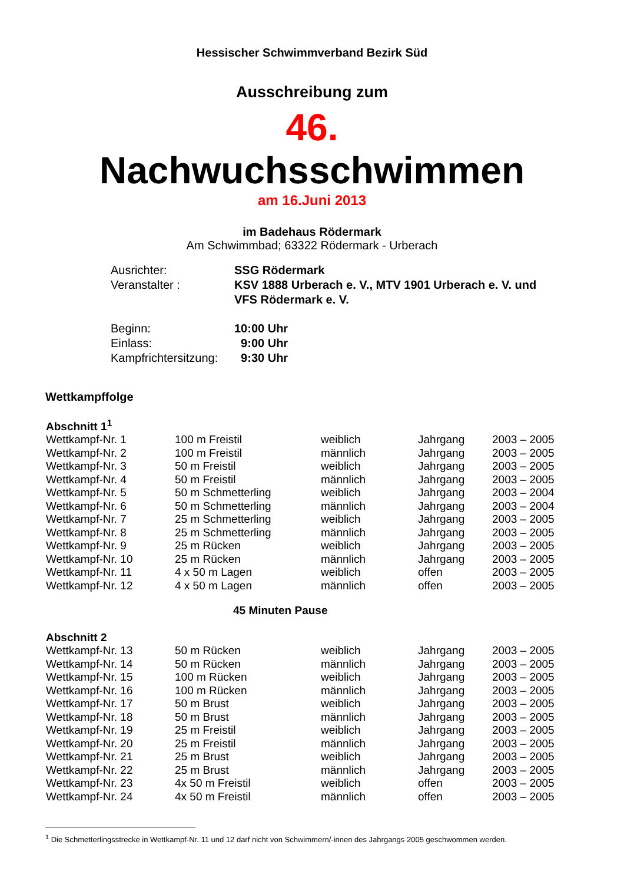Hessischer Schwimmverband Bezirk Süd
Ausschreibung zum
46.
Nachwuchsschwimmen
am 16.Juni 2013
im Badehaus Rödermark
Am Schwimmbad; 63322 Rödermark - Urberach
| Ausrichter: | SSG Rödermark |
| Veranstalter : | KSV 1888 Urberach e. V., MTV 1901 Urberach e. V. und VFS Rödermark e. V. |
| Beginn: Einlass: Kampfrichtersitzung: | 10:00 Uhr 9:00 Uhr 9:30 Uhr |
Wettkampffolge
Abschnitt 1<sup>1</sup>
| Wettkampf-Nr. 1 | 100 m Freistil | weiblich | Jahrgang | 2003 – 2005 |
| Wettkampf-Nr. 2 | 100 m Freistil | männlich | Jahrgang | 2003 – 2005 |
| Wettkampf-Nr. 3 | 50 m Freistil | weiblich | Jahrgang | 2003 – 2005 |
| Wettkampf-Nr. 4 | 50 m Freistil | männlich | Jahrgang | 2003 – 2005 |
| Wettkampf-Nr. 5 | 50 m Schmetterling | weiblich | Jahrgang | 2003 – 2004 |
| Wettkampf-Nr. 6 | 50 m Schmetterling | männlich | Jahrgang | 2003 – 2004 |
| Wettkampf-Nr. 7 | 25 m Schmetterling | weiblich | Jahrgang | 2003 – 2005 |
| Wettkampf-Nr. 8 | 25 m Schmetterling | männlich | Jahrgang | 2003 – 2005 |
| Wettkampf-Nr. 9 | 25 m Rücken | weiblich | Jahrgang | 2003 – 2005 |
| Wettkampf-Nr. 10 | 25 m Rücken | männlich | Jahrgang | 2003 – 2005 |
| Wettkampf-Nr. 11 | 4 x 50 m Lagen | weiblich | offen | 2003 – 2005 |
| Wettkampf-Nr. 12 | 4 x 50 m Lagen | männlich | offen | 2003 – 2005 |
45 Minuten Pause
Abschnitt 2
| Wettkampf-Nr. 13 | 50 m Rücken | weiblich | Jahrgang | 2003 – 2005 |
| Wettkampf-Nr. 14 | 50 m Rücken | männlich | Jahrgang | 2003 – 2005 |
| Wettkampf-Nr. 15 | 100 m Rücken | weiblich | Jahrgang | 2003 – 2005 |
| Wettkampf-Nr. 16 | 100 m Rücken | männlich | Jahrgang | 2003 – 2005 |
| Wettkampf-Nr. 17 | 50 m Brust | weiblich | Jahrgang | 2003 – 2005 |
| Wettkampf-Nr. 18 | 50 m Brust | männlich | Jahrgang | 2003 – 2005 |
| Wettkampf-Nr. 19 | 25 m Freistil | weiblich | Jahrgang | 2003 – 2005 |
| Wettkampf-Nr. 20 | 25 m Freistil | männlich | Jahrgang | 2003 – 2005 |
| Wettkampf-Nr. 21 | 25 m Brust | weiblich | Jahrgang | 2003 – 2005 |
| Wettkampf-Nr. 22 | 25 m Brust | männlich | Jahrgang | 2003 – 2005 |
| Wettkampf-Nr. 23 | 4x 50 m Freistil | weiblich | offen | 2003 – 2005 |
| Wettkampf-Nr. 24 | 4x 50 m Freistil | männlich | offen | 2003 – 2005 |
<sup>1</sup> Die Schmetterlingsstrecke in Wettkampf-Nr. 11 und 12 darf nicht von Schwimmern/-innen des Jahrgangs 2005 geschwommen werden.